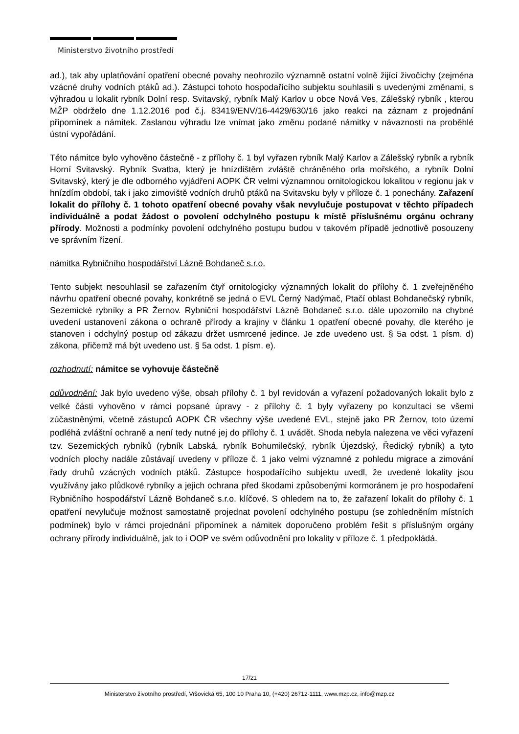Ministerstvo životního prostředí
ad.), tak aby uplatňování opatření obecné povahy neohrozilo významně ostatní volně žijící živočichy (zejména vzácné druhy vodních ptáků ad.). Zástupci tohoto hospodařícího subjektu souhlasili s uvedenými změnami, s výhradou u lokalit rybník Dolní resp. Svitavský, rybník Malý Karlov u obce Nová Ves, Zálešský rybník , kterou MŽP obdrželo dne 1.12.2016 pod č.j. 83419/ENV/16-4429/630/16 jako reakci na záznam z projednání připomínek a námitek. Zaslanou výhradu lze vnímat jako změnu podané námitky v návaznosti na proběhlé ústní vypořádání.
Této námitce bylo vyhověno částečně - z přílohy č. 1 byl vyřazen rybník Malý Karlov a Zálešský rybník a rybník Horní Svitavský. Rybník Svatba, který je hnízdištěm zvláště chráněného orla mořského, a rybník Dolní Svitavský, který je dle odborného vyjádření AOPK ČR velmi významnou ornitologickou lokalitou v regionu jak v hnízdím období, tak i jako zimoviště vodních druhů ptáků na Svitavsku byly v příloze č. 1 ponechány. Zařazení lokalit do přílohy č. 1 tohoto opatření obecné povahy však nevylučuje postupovat v těchto případech individuálně a podat žádost o povolení odchylného postupu k místě příslušnému orgánu ochrany přírody. Možnosti a podmínky povolení odchylného postupu budou v takovém případě jednotlivě posouzeny ve správním řízení.
námitka Rybničního hospodářství Lázně Bohdaneč s.r.o.
Tento subjekt nesouhlasil se zařazením čtyř ornitologicky významných lokalit do přílohy č. 1 zveřejněného návrhu opatření obecné povahy, konkrétně se jedná o EVL Černý Nadýmač, Ptačí oblast Bohdanečský rybník, Sezemické rybníky a PR Žernov. Rybniční hospodářství Lázně Bohdaneč s.r.o. dále upozornilo na chybné uvedení ustanovení zákona o ochraně přírody a krajiny v článku 1 opatření obecné povahy, dle kterého je stanoven i odchylný postup od zákazu držet usmrcené jedince. Je zde uvedeno ust. § 5a odst. 1 písm. d) zákona, přičemž má být uvedeno ust. § 5a odst. 1 písm. e).
rozhodnutí: námitce se vyhovuje částečně
odůvodnění: Jak bylo uvedeno výše, obsah přílohy č. 1 byl revidován a vyřazení požadovaných lokalit bylo z velké části vyhověno v rámci popsané úpravy - z přílohy č. 1 byly vyřazeny po konzultaci se všemi zúčastněnými, včetně zástupců AOPK ČR všechny výše uvedené EVL, stejně jako PR Žernov, toto území podléhá zvláštní ochraně a není tedy nutné jej do přílohy č. 1 uvádět. Shoda nebyla nalezena ve věci vyřazení tzv. Sezemických rybníků (rybník Labská, rybník Bohumilečský, rybník Újezdský, Ředický rybník) a tyto vodních plochy nadále zůstávají uvedeny v příloze č. 1 jako velmi významné z pohledu migrace a zimování řady druhů vzácných vodních ptáků. Zástupce hospodařícího subjektu uvedl, že uvedené lokality jsou využívány jako plůdkové rybníky a jejich ochrana před škodami způsobenými kormoránem je pro hospodaření Rybničního hospodářství Lázně Bohdaneč s.r.o. klíčové. S ohledem na to, že zařazení lokalit do přílohy č. 1 opatření nevylučuje možnost samostatně projednat povolení odchylného postupu (se zohledněním místních podmínek) bylo v rámci projednání připomínek a námitek doporučeno problém řešit s příslušným orgány ochrany přírody individuálně, jak to i OOP ve svém odůvodnění pro lokality v příloze č. 1 předpokládá.
17/21
Ministerstvo životního prostředí, Vršovická 65, 100 10 Praha 10, (+420) 26712-1111, www.mzp.cz, info@mzp.cz